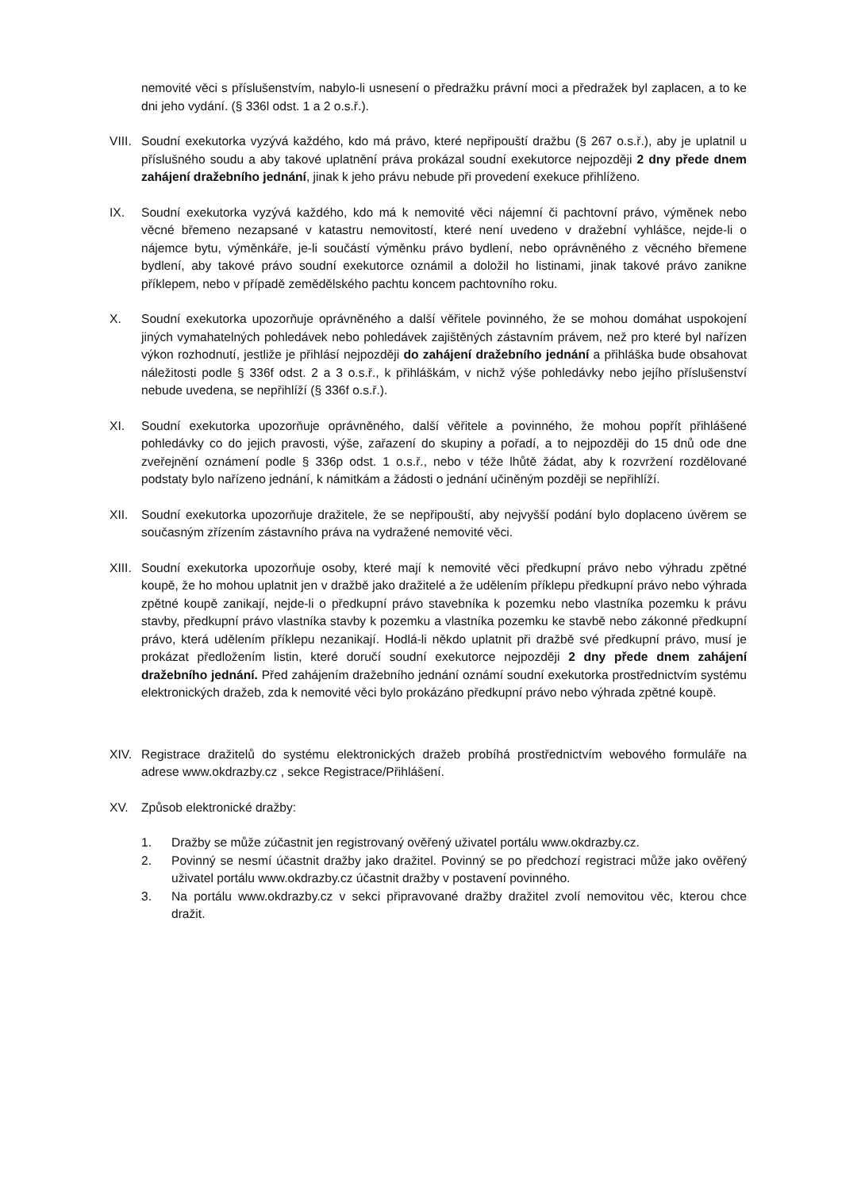nemovité věci s příslušenstvím, nabylo-li usnesení o předražku právní moci a předražek byl zaplacen, a to ke dni jeho vydání. (§ 336l odst. 1 a 2 o.s.ř.).
VIII.
Soudní exekutorka vyzývá každého, kdo má právo, které nepřipouští dražbu (§ 267 o.s.ř.), aby je uplatnil u příslušného soudu a aby takové uplatnění práva prokázal soudní exekutorce nejpozději 2 dny přede dnem zahájení dražebního jednání, jinak k jeho právu nebude při provedení exekuce přihlíženo.
IX. Soudní exekutorka vyzývá každého, kdo má k nemovité věci nájemní či pachtovní právo, výměnek nebo věcné břemeno nezapsané v katastru nemovitostí, které není uvedeno v dražební vyhlášce, nejde-li o nájemce bytu, výměnkáře, je-li součástí výměnku právo bydlení, nebo oprávněného z věcného břemene bydlení, aby takové právo soudní exekutorce oznámil a doložil ho listinami, jinak takové právo zanikne příklepem, nebo v případě zemědělského pachtu koncem pachtovního roku.
X. Soudní exekutorka upozorňuje oprávněného a další věřitele povinného, že se mohou domáhat uspokojení jiných vymahatelných pohledávek nebo pohledávek zajištěných zástavním právem, než pro které byl nařízen výkon rozhodnutí, jestliže je přihlásí nejpozději do zahájení dražebního jednání a přihláška bude obsahovat náležitosti podle § 336f odst. 2 a 3 o.s.ř., k přihláškám, v nichž výše pohledávky nebo jejího příslušenství nebude uvedena, se nepřihlíží (§ 336f o.s.ř.).
XI. Soudní exekutorka upozorňuje oprávněného, další věřitele a povinného, že mohou popřít přihlášené pohledávky co do jejich pravosti, výše, zařazení do skupiny a pořadí, a to nejpozději do 15 dnů ode dne zveřejnění oznámení podle § 336p odst. 1 o.s.ř., nebo v téže lhůtě žádat, aby k rozvržení rozdělované podstaty bylo nařízeno jednání, k námitkám a žádosti o jednání učiněným později se nepřihlíží.
XII. Soudní exekutorka upozorňuje dražitele, že se nepřipouští, aby nejvyšší podání bylo doplaceno úvěrem se současným zřízením zástavního práva na vydražené nemovité věci.
XIII.
Soudní exekutorka upozorňuje osoby, které mají k nemovité věci předkupní právo nebo výhradu zpětné koupě, že ho mohou uplatnit jen v dražbě jako dražitelé a že udělením příklepu předkupní právo nebo výhrada zpětné koupě zanikají, nejde-li o předkupní právo stavebníka k pozemku nebo vlastníka pozemku k právu stavby, předkupní právo vlastníka stavby k pozemku a vlastníka pozemku ke stavbě nebo zákonné předkupní právo, která udělením příklepu nezanikají. Hodlá-li někdo uplatnit při dražbě své předkupní právo, musí je prokázat předložením listin, které doručí soudní exekutorce nejpozději 2 dny přede dnem zahájení dražebního jednání. Před zahájením dražebního jednání oznámí soudní exekutorka prostřednictvím systému elektronických dražeb, zda k nemovité věci bylo prokázáno předkupní právo nebo výhrada zpětné koupě.
XIV. Registrace dražitelů do systému elektronických dražeb probíhá prostřednictvím webového formuláře na adrese www.okdrazby.cz , sekce Registrace/Přihlášení.
XV. Způsob elektronické dražby:
1. Dražby se může zúčastnit jen registrovaný ověřený uživatel portálu www.okdrazby.cz.
2. Povinný se nesmí účastnit dražby jako dražitel. Povinný se po předchozí registraci může jako ověřený uživatel portálu www.okdrazby.cz účastnit dražby v postavení povinného.
3. Na portálu www.okdrazby.cz v sekci připravované dražby dražitel zvolí nemovitou věc, kterou chce dražit.